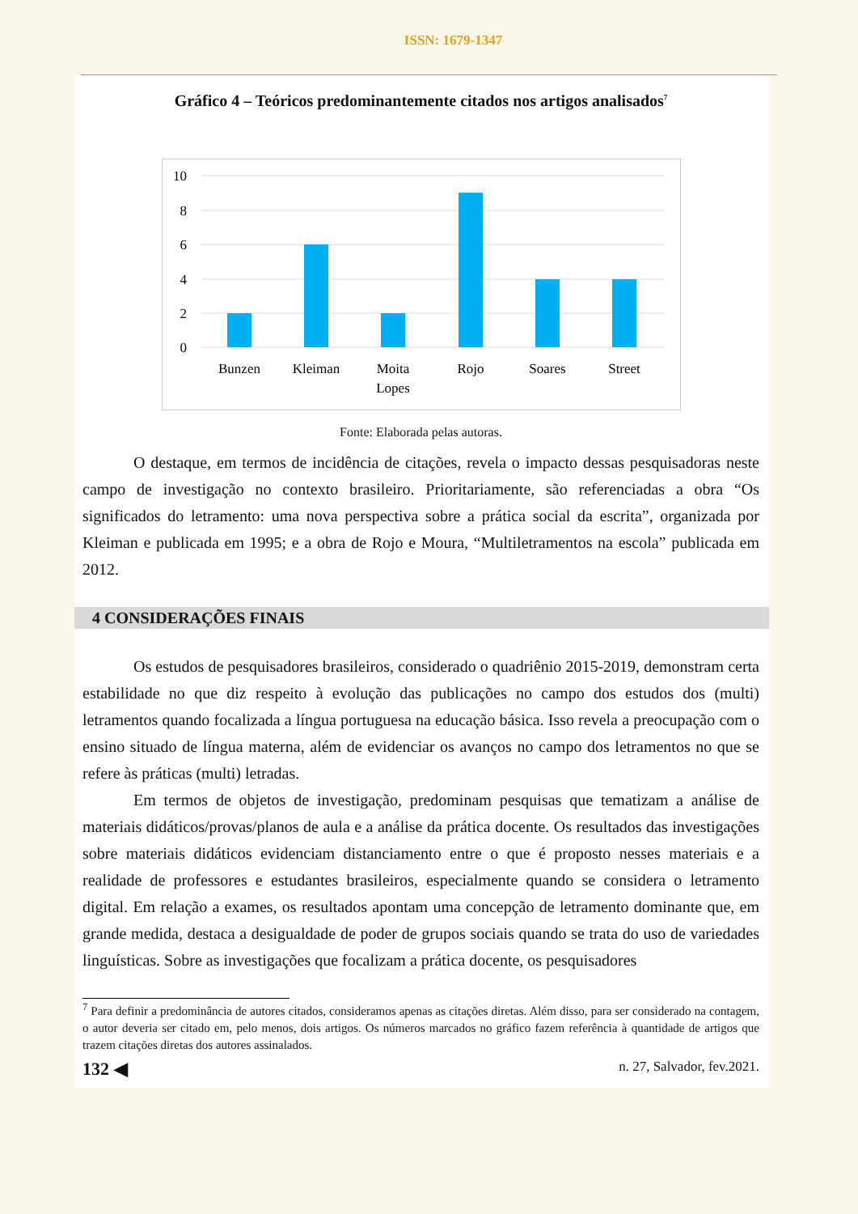ISSN: 1679-1347
Gráfico 4 – Teóricos predominantemente citados nos artigos analisados<sup>7</sup>
10
8
6
4
2
0
Bunzen
Kleiman
Moita
Lopes
Rojo
Soares
Street
Fonte: Elaborada pelas autoras.
O destaque, em termos de incidência de citações, revela o impacto dessas pesquisadoras neste campo de investigação no contexto brasileiro. Prioritariamente, são referenciadas a obra “Os significados do letramento: uma nova perspectiva sobre a prática social da escrita”, organizada por Kleiman e publicada em 1995; e a obra de Rojo e Moura, “Multiletramentos na escola” publicada em 2012.
4 CONSIDERAÇÕES FINAIS
Os estudos de pesquisadores brasileiros, considerado o quadriênio 2015-2019, demonstram certa estabilidade no que diz respeito à evolução das publicações no campo dos estudos dos (multi) letramentos quando focalizada a língua portuguesa na educação básica. Isso revela a preocupação com o ensino situado de língua materna, além de evidenciar os avanços no campo dos letramentos no que se refere às práticas (multi) letradas.
Em termos de objetos de investigação, predominam pesquisas que tematizam a análise de materiais didáticos/provas/planos de aula e a análise da prática docente. Os resultados das investigações sobre materiais didáticos evidenciam distanciamento entre o que é proposto nesses materiais e a realidade de professores e estudantes brasileiros, especialmente quando se considera o letramento digital. Em relação a exames, os resultados apontam uma concepção de letramento dominante que, em grande medida, destaca a desigualdade de poder de grupos sociais quando se trata do uso de variedades linguísticas. Sobre as investigações que focalizam a prática docente, os pesquisadores
<sup>7</sup> Para definir a predominância de autores citados, consideramos apenas as citações diretas. Além disso, para ser considerado na contagem, o autor deveria ser citado em, pelo menos, dois artigos. Os números marcados no gráfico fazem referência à quantidade de artigos que trazem citações diretas dos autores assinalados.
132 ◀ n. 27, Salvador, fev.2021.